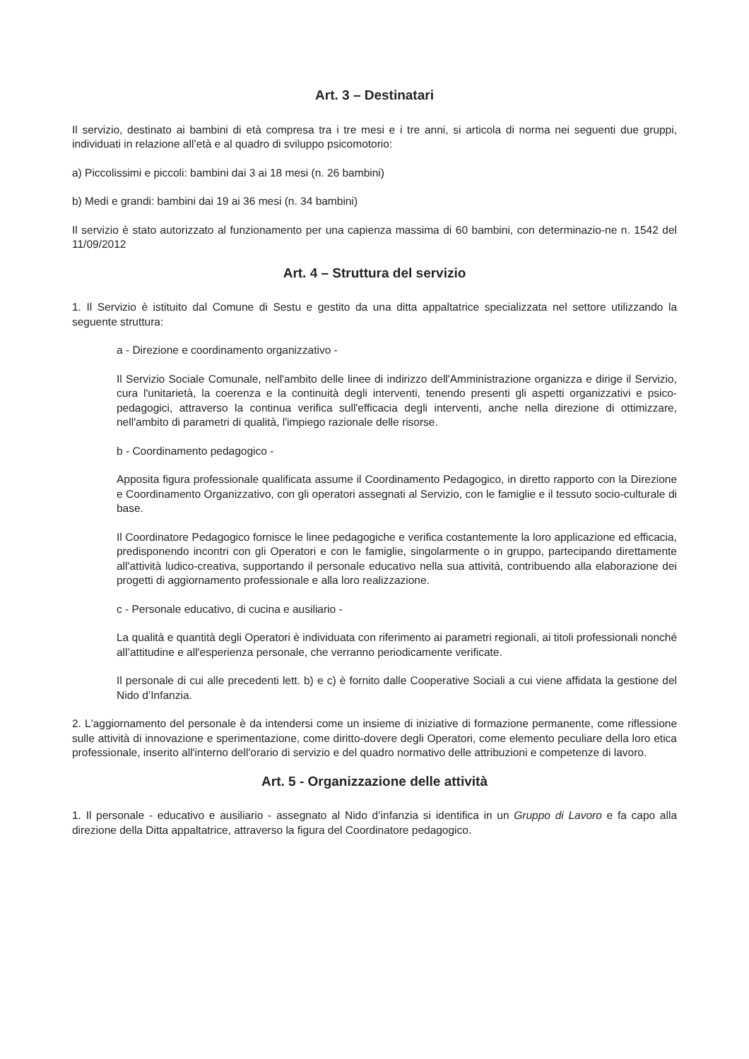Art. 3 – Destinatari
Il servizio, destinato ai bambini di età compresa tra i tre mesi e i tre anni, si articola di norma nei seguenti due gruppi, individuati in relazione all’età e al quadro di sviluppo psicomotorio:
a) Piccolissimi e piccoli: bambini dai 3 ai 18 mesi (n. 26 bambini)
b) Medi e grandi: bambini dai 19 ai 36 mesi (n. 34 bambini)
Il servizio è stato autorizzato al funzionamento per una capienza massima di 60 bambini, con determinazio-ne n. 1542 del 11/09/2012
Art. 4 – Struttura del servizio
1. Il Servizio è istituito dal Comune di Sestu e gestito da una ditta appaltatrice specializzata nel settore utilizzando la seguente struttura:
a - Direzione e coordinamento organizzativo -
Il Servizio Sociale Comunale, nell'ambito delle linee di indirizzo dell'Amministrazione organizza e dirige il Servizio, cura l'unitarietà, la coerenza e la continuità degli interventi, tenendo presenti gli aspetti organizzativi e psico-pedagogici, attraverso la continua verifica sull'efficacia degli interventi, anche nella direzione di ottimizzare, nell'ambito di parametri di qualità, l'impiego razionale delle risorse.
b - Coordinamento pedagogico -
Apposita figura professionale qualificata assume il Coordinamento Pedagogico, in diretto rapporto con la Direzione e Coordinamento Organizzativo, con gli operatori assegnati al Servizio, con le famiglie e il tessuto socio-culturale di base.
Il Coordinatore Pedagogico fornisce le linee pedagogiche e verifica costantemente la loro applicazione ed efficacia, predisponendo incontri con gli Operatori e con le famiglie, singolarmente o in gruppo, partecipando direttamente all'attività ludico-creativa, supportando il personale educativo nella sua attività, contribuendo alla elaborazione dei progetti di aggiornamento professionale e alla loro realizzazione.
c - Personale educativo, di cucina e ausiliario -
La qualità e quantità degli Operatori è individuata con riferimento ai parametri regionali, ai titoli professionali nonché all’attitudine e all'esperienza personale, che verranno periodicamente verificate.
Il personale di cui alle precedenti lett. b) e c) è fornito dalle Cooperative Sociali a cui viene affidata la gestione del Nido d’Infanzia.
2. L'aggiornamento del personale è da intendersi come un insieme di iniziative di formazione permanente, come riflessione sulle attività di innovazione e sperimentazione, come diritto-dovere degli Operatori, come elemento peculiare della loro etica professionale, inserito all'interno dell'orario di servizio e del quadro normativo delle attribuzioni e competenze di lavoro.
Art. 5 - Organizzazione delle attività
1. Il personale - educativo e ausiliario - assegnato al Nido d’infanzia si identifica in un Gruppo di Lavoro e fa capo alla direzione della Ditta appaltatrice, attraverso la figura del Coordinatore pedagogico.